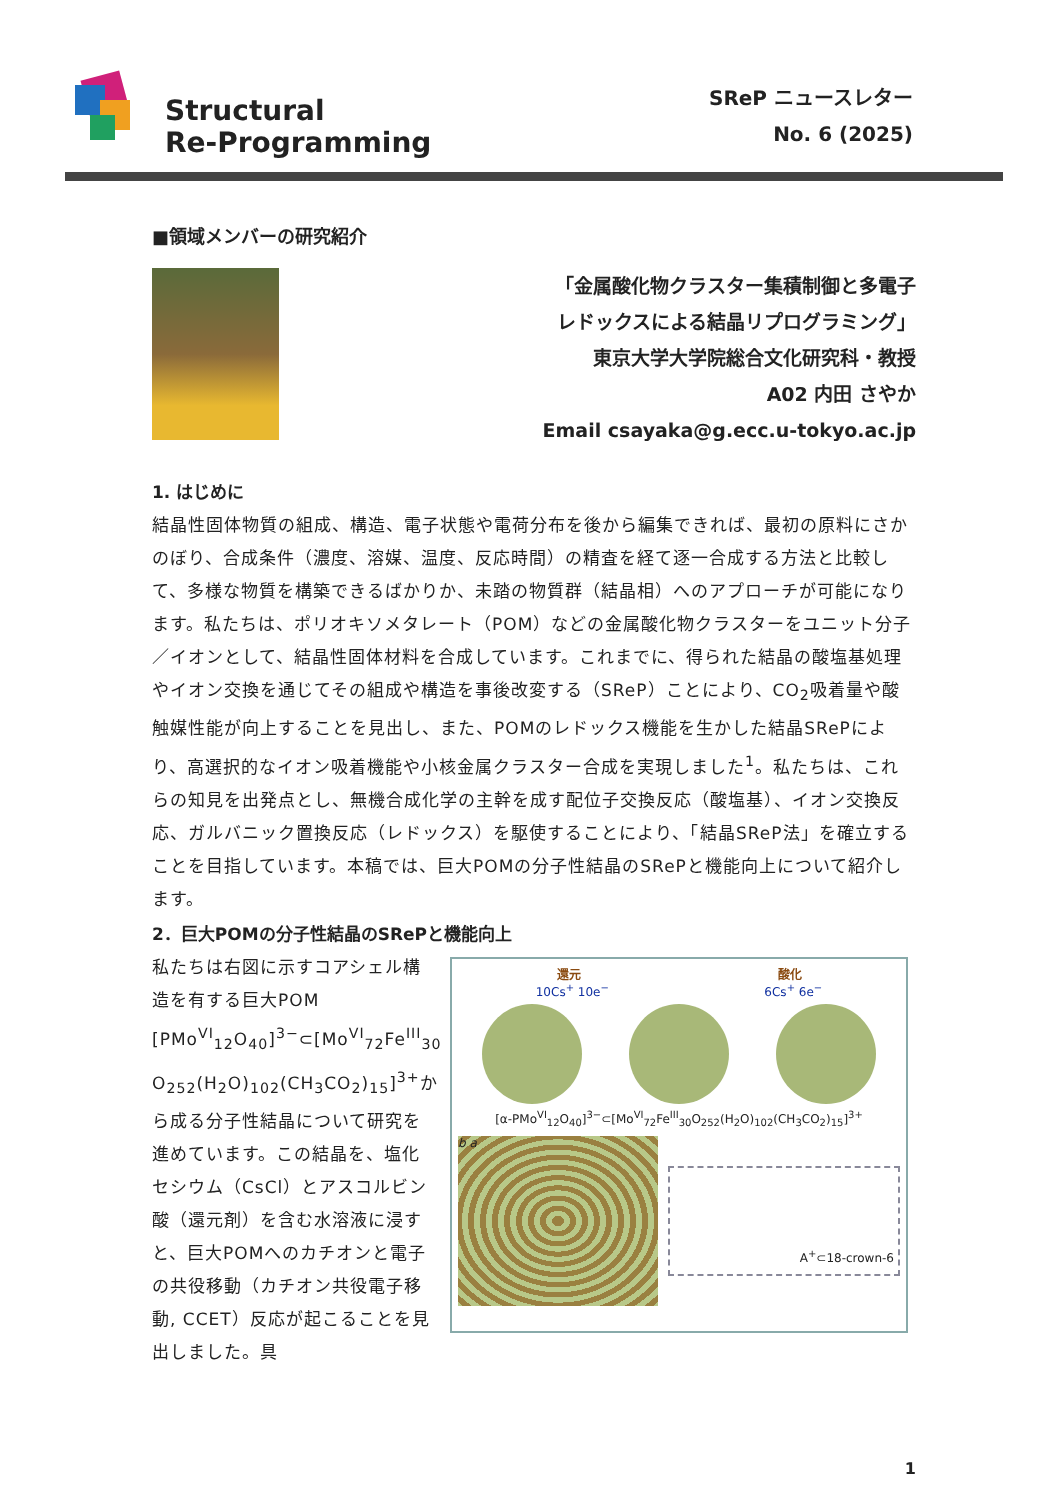Structural
Re-Programming
SReP ニュースレター
No. 6 (2025)
■領域メンバーの研究紹介
「金属酸化物クラスター集積制御と多電子
レドックスによる結晶リプログラミング」
東京大学大学院総合文化研究科・教授
A02 内田 さやか
Email csayaka@g.ecc.u-tokyo.ac.jp
1. はじめに
結晶性固体物質の組成、構造、電子状態や電荷分布を後から編集できれば、最初の原料にさかのぼり、合成条件（濃度、溶媒、温度、反応時間）の精査を経て逐一合成する方法と比較して、多様な物質を構築できるばかりか、未踏の物質群（結晶相）へのアプローチが可能になります。私たちは、ポリオキソメタレート（POM）などの金属酸化物クラスターをユニット分子／イオンとして、結晶性固体材料を合成しています。これまでに、得られた結晶の酸塩基処理やイオン交換を通じてその組成や構造を事後改変する（SReP）ことにより、CO<sub>2</sub>吸着量や酸触媒性能が向上することを見出し、また、POMのレドックス機能を生かした結晶SRePにより、高選択的なイオン吸着機能や小核金属クラスター合成を実現しました<sup>1</sup>。私たちは、これらの知見を出発点とし、無機合成化学の主幹を成す配位子交換反応（酸塩基）、イオン交換反応、ガルバニック置換反応（レドックス）を駆使することにより、「結晶SReP法」を確立することを目指しています。本稿では、巨大POMの分子性結晶のSRePと機能向上について紹介します。
2．巨大POMの分子性結晶のSRePと機能向上
私たちは右図に示すコアシェル構造を有する巨大POM [PMo<sup>VI</sup><sub>12</sub>O<sub>40</sub>]<sup>3−</sup>⊂[Mo<sup>VI</sup><sub>72</sub>Fe<sup>III</sup><sub>30</sub> O<sub>252</sub>(H<sub>2</sub>O)<sub>102</sub>(CH<sub>3</sub>CO<sub>2</sub>)<sub>15</sub>]<sup>3+</sup>から成る分子性結晶について研究を進めています。この結晶を、塩化セシウム（CsCl）とアスコルビン酸（還元剤）を含む水溶液に浸すと、巨大POMへのカチオンと電子の共役移動（カチオン共役電子移動, CCET）反応が起こることを見出しました。具
還元 酸化
10Cs<sup>+</sup> 10e<sup>−</sup> 6Cs<sup>+</sup> 6e<sup>−</sup>
[α-PMo<sup>VI</sup><sub>12</sub>O<sub>40</sub>]<sup>3−</sup>⊂[Mo<sup>VI</sup><sub>72</sub>Fe<sup>III</sup><sub>30</sub>O<sub>252</sub>(H<sub>2</sub>O)<sub>102</sub>(CH<sub>3</sub>CO<sub>2</sub>)<sub>15</sub>]<sup>3+</sup>
b a
A<sup>+</sup>⊂18-crown-6
1